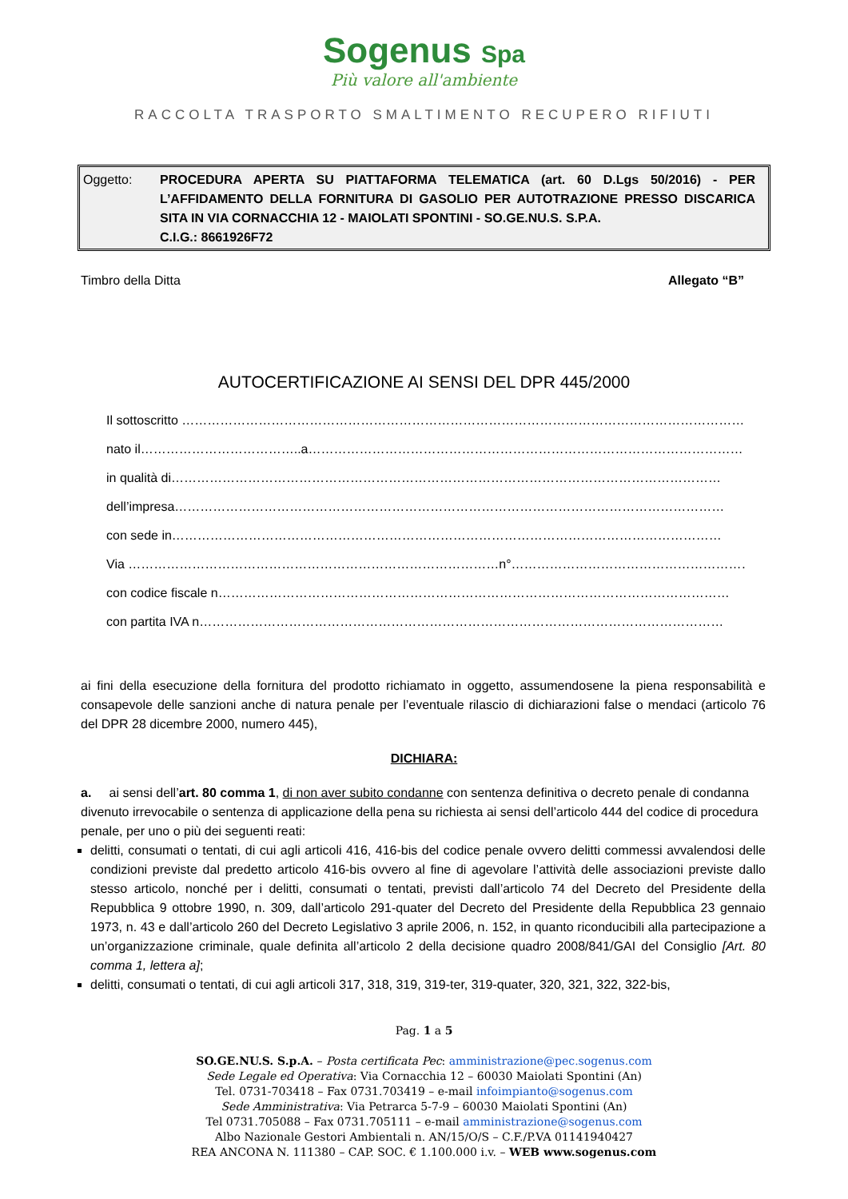Sogenus Spa
Più valore all'ambiente
RACCOLTA TRASPORTO SMALTIMENTO RECUPERO RIFIUTI
Oggetto: PROCEDURA APERTA SU PIATTAFORMA TELEMATICA (art. 60 D.Lgs 50/2016) - PER L’AFFIDAMENTO DELLA FORNITURA DI GASOLIO PER AUTOTRAZIONE PRESSO DISCARICA SITA IN VIA CORNACCHIA 12 - MAIOLATI SPONTINI - SO.GE.NU.S. S.P.A.
C.I.G.: 8661926F72
Timbro della Ditta Allegato “B”
AUTOCERTIFICAZIONE AI SENSI DEL DPR 445/2000
Il sottoscritto ……………………………………………………………………………………………………………………
nato il………………………………..a…………………………………………………………………………………………
in qualità di…………………………………………………………………………………………………………………
dell’impresa…………………………………………………………………………………………………………………
con sede in…………………………………………………………………………………………………………………
Via ……………………………………………………………………………n°…………………………………………………
con codice fiscale n…………………………………………………………………………………………………………
con partita IVA n……………………………………………………………………………………………………………
ai fini della esecuzione della fornitura del prodotto richiamato in oggetto, assumendosene la piena responsabilità e consapevole delle sanzioni anche di natura penale per l’eventuale rilascio di dichiarazioni false o mendaci (articolo 76 del DPR 28 dicembre 2000, numero 445),
DICHIARA:
a. ai sensi dell’art. 80 comma 1, di non aver subito condanne con sentenza definitiva o decreto penale di condanna divenuto irrevocabile o sentenza di applicazione della pena su richiesta ai sensi dell’articolo 444 del codice di procedura penale, per uno o più dei seguenti reati:
delitti, consumati o tentati, di cui agli articoli 416, 416-bis del codice penale ovvero delitti commessi avvalendosi delle condizioni previste dal predetto articolo 416-bis ovvero al fine di agevolare l’attività delle associazioni previste dallo stesso articolo, nonché per i delitti, consumati o tentati, previsti dall’articolo 74 del Decreto del Presidente della Repubblica 9 ottobre 1990, n. 309, dall’articolo 291-quater del Decreto del Presidente della Repubblica 23 gennaio 1973, n. 43 e dall’articolo 260 del Decreto Legislativo 3 aprile 2006, n. 152, in quanto riconducibili alla partecipazione a un’organizzazione criminale, quale definita all’articolo 2 della decisione quadro 2008/841/GAI del Consiglio [Art. 80 comma 1, lettera a];
delitti, consumati o tentati, di cui agli articoli 317, 318, 319, 319-ter, 319-quater, 320, 321, 322, 322-bis,
Pag. 1 a 5
SO.GE.NU.S. S.p.A. – Posta certificata Pec: amministrazione@pec.sogenus.com
Sede Legale ed Operativa: Via Cornacchia 12 – 60030 Maiolati Spontini (An)
Tel. 0731-703418 – Fax 0731.703419 – e-mail infoimpianto@sogenus.com
Sede Amministrativa: Via Petrarca 5-7-9 – 60030 Maiolati Spontini (An)
Tel 0731.705088 – Fax 0731.705111 – e-mail amministrazione@sogenus.com
Albo Nazionale Gestori Ambientali n. AN/15/O/S – C.F./P.VA 01141940427
REA ANCONA N. 111380 – CAP. SOC. € 1.100.000 i.v. – WEB www.sogenus.com